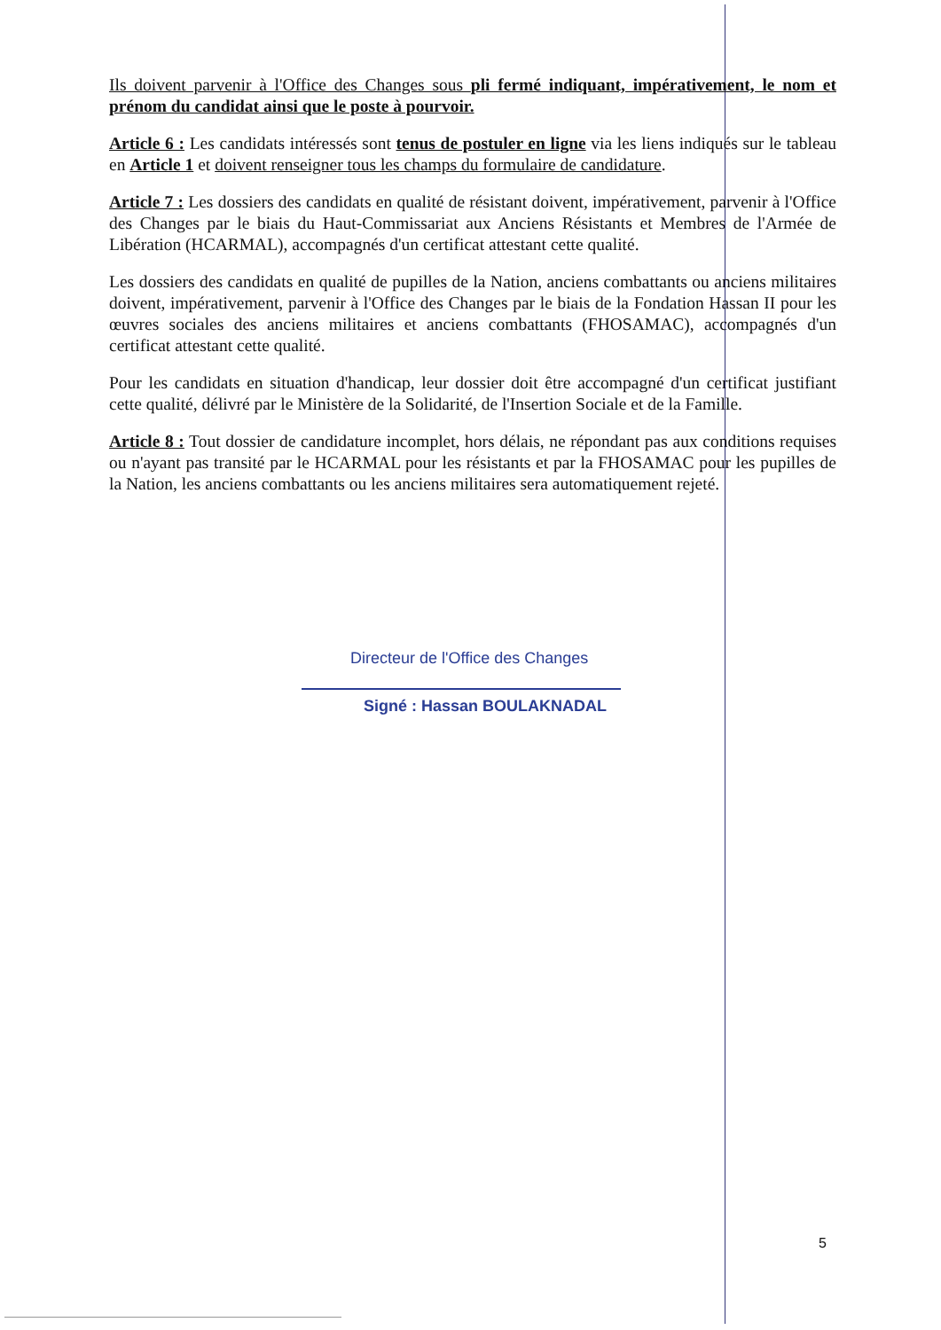Ils doivent parvenir à l'Office des Changes sous pli fermé indiquant, impérativement, le nom et prénom du candidat ainsi que le poste à pourvoir.
Article 6 : Les candidats intéressés sont tenus de postuler en ligne via les liens indiqués sur le tableau en Article 1 et doivent renseigner tous les champs du formulaire de candidature.
Article 7 : Les dossiers des candidats en qualité de résistant doivent, impérativement, parvenir à l'Office des Changes par le biais du Haut-Commissariat aux Anciens Résistants et Membres de l'Armée de Libération (HCARMAL), accompagnés d'un certificat attestant cette qualité.
Les dossiers des candidats en qualité de pupilles de la Nation, anciens combattants ou anciens militaires doivent, impérativement, parvenir à l'Office des Changes par le biais de la Fondation Hassan II pour les œuvres sociales des anciens militaires et anciens combattants (FHOSAMAC), accompagnés d'un certificat attestant cette qualité.
Pour les candidats en situation d'handicap, leur dossier doit être accompagné d'un certificat justifiant cette qualité, délivré par le Ministère de la Solidarité, de l'Insertion Sociale et de la Famille.
Article 8 : Tout dossier de candidature incomplet, hors délais, ne répondant pas aux conditions requises ou n'ayant pas transité par le HCARMAL pour les résistants et par la FHOSAMAC pour les pupilles de la Nation, les anciens combattants ou les anciens militaires sera automatiquement rejeté.
Directeur de l'Office des Changes
Signé : Hassan BOULAKNADAL
5